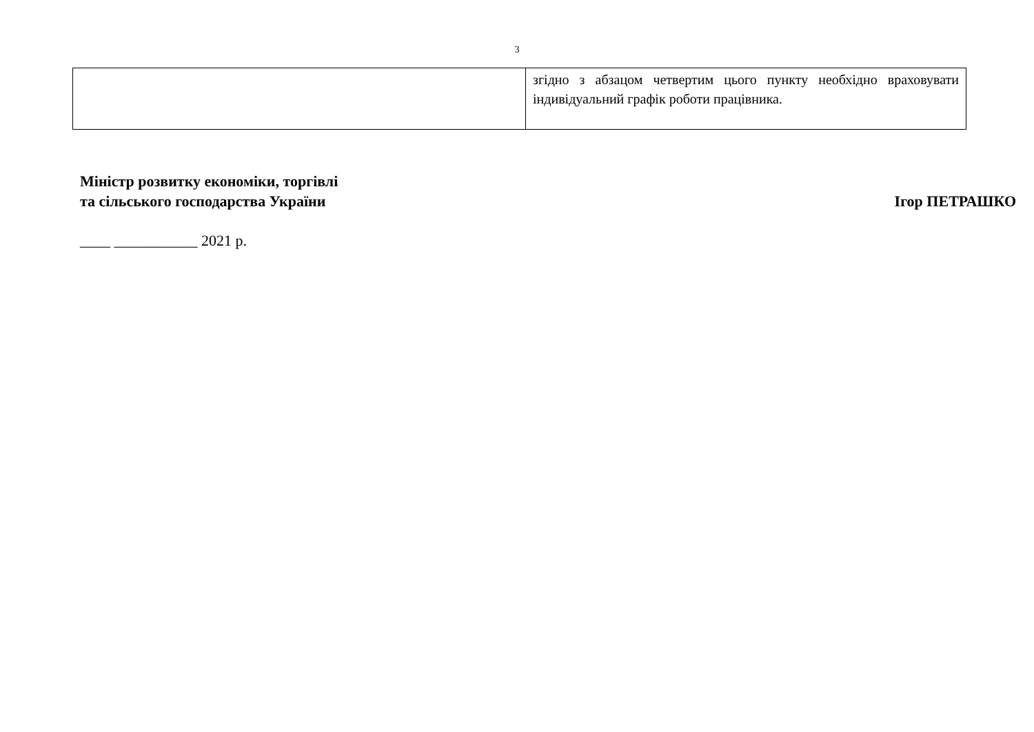3
| | згідно з абзацом четвертим цього пункту необхідно враховувати індивідуальний графік роботи працівника. |
Міністр розвитку економіки, торгівлі
та сільського господарства України
Ігор ПЕТРАШКО
____ ___________ 2021 р.